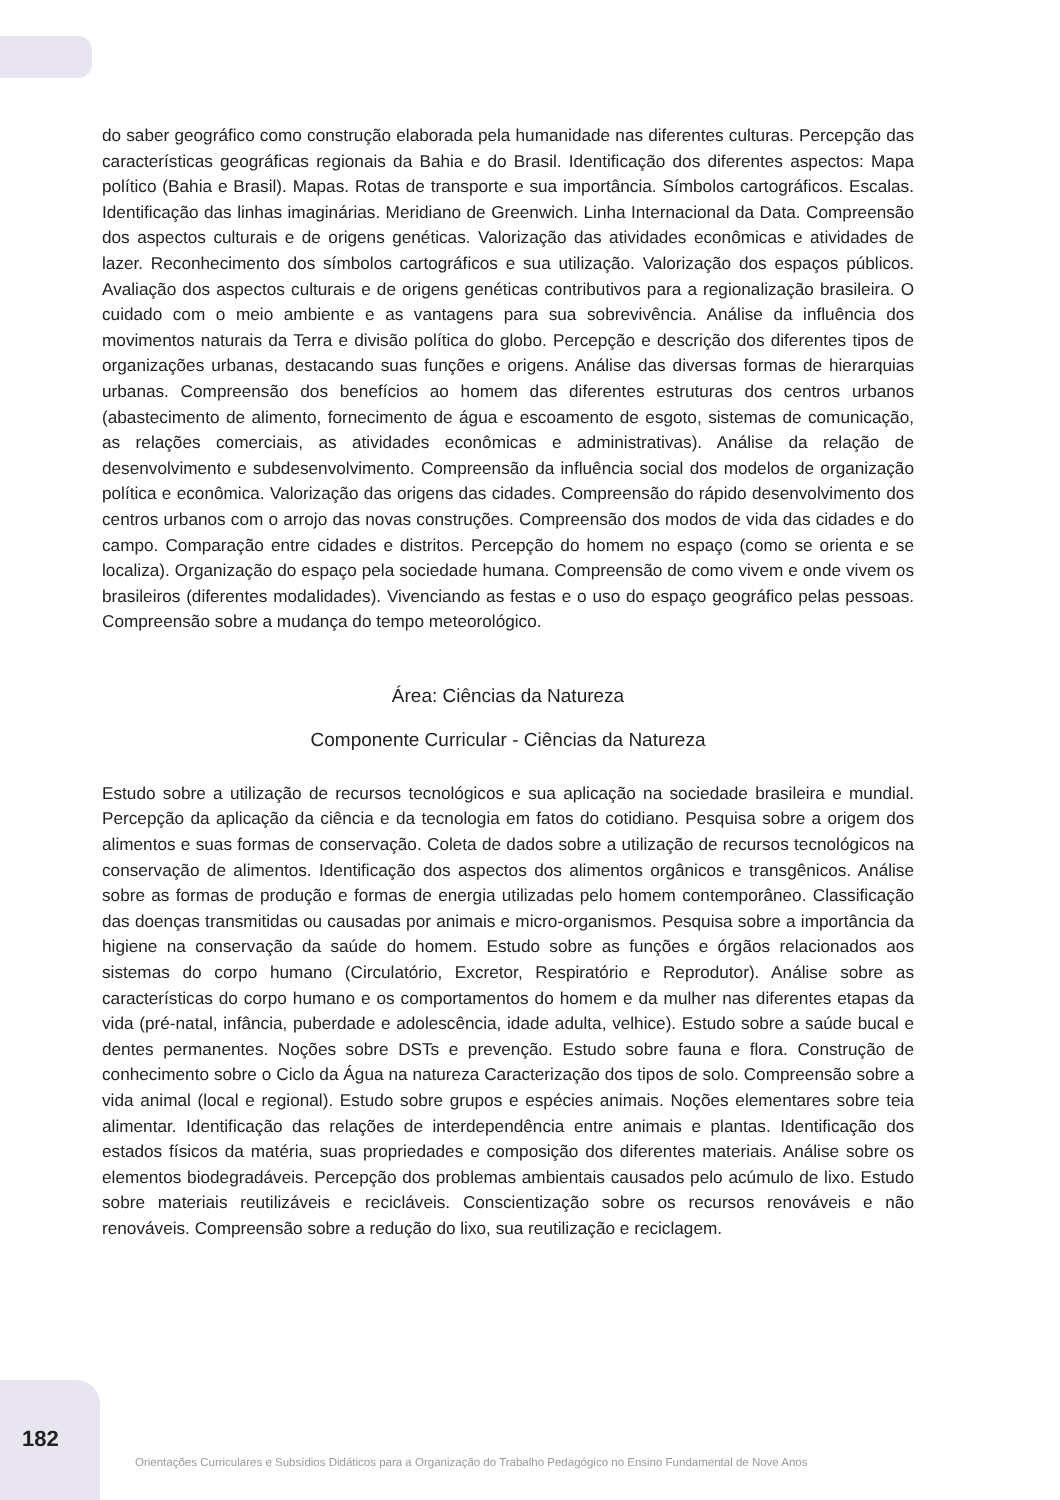do saber geográfico como construção elaborada pela humanidade nas diferentes culturas. Percepção das características geográficas regionais da Bahia e do Brasil. Identificação dos diferentes aspectos: Mapa político (Bahia e Brasil). Mapas. Rotas de transporte e sua importância. Símbolos cartográficos. Escalas. Identificação das linhas imaginárias. Meridiano de Greenwich. Linha Internacional da Data. Compreensão dos aspectos culturais e de origens genéticas. Valorização das atividades econômicas e atividades de lazer. Reconhecimento dos símbolos cartográficos e sua utilização. Valorização dos espaços públicos. Avaliação dos aspectos culturais e de origens genéticas contributivos para a regionalização brasileira. O cuidado com o meio ambiente e as vantagens para sua sobrevivência. Análise da influência dos movimentos naturais da Terra e divisão política do globo. Percepção e descrição dos diferentes tipos de organizações urbanas, destacando suas funções e origens. Análise das diversas formas de hierarquias urbanas. Compreensão dos benefícios ao homem das diferentes estruturas dos centros urbanos (abastecimento de alimento, fornecimento de água e escoamento de esgoto, sistemas de comunicação, as relações comerciais, as atividades econômicas e administrativas). Análise da relação de desenvolvimento e subdesenvolvimento. Compreensão da influência social dos modelos de organização política e econômica. Valorização das origens das cidades. Compreensão do rápido desenvolvimento dos centros urbanos com o arrojo das novas construções. Compreensão dos modos de vida das cidades e do campo. Comparação entre cidades e distritos. Percepção do homem no espaço (como se orienta e se localiza). Organização do espaço pela sociedade humana. Compreensão de como vivem e onde vivem os brasileiros (diferentes modalidades). Vivenciando as festas e o uso do espaço geográfico pelas pessoas. Compreensão sobre a mudança do tempo meteorológico.
Área: Ciências da Natureza
Componente Curricular - Ciências da Natureza
Estudo sobre a utilização de recursos tecnológicos e sua aplicação na sociedade brasileira e mundial. Percepção da aplicação da ciência e da tecnologia em fatos do cotidiano. Pesquisa sobre a origem dos alimentos e suas formas de conservação. Coleta de dados sobre a utilização de recursos tecnológicos na conservação de alimentos. Identificação dos aspectos dos alimentos orgânicos e transgênicos. Análise sobre as formas de produção e formas de energia utilizadas pelo homem contemporâneo. Classificação das doenças transmitidas ou causadas por animais e micro-organismos. Pesquisa sobre a importância da higiene na conservação da saúde do homem. Estudo sobre as funções e órgãos relacionados aos sistemas do corpo humano (Circulatório, Excretor, Respiratório e Reprodutor). Análise sobre as características do corpo humano e os comportamentos do homem e da mulher nas diferentes etapas da vida (pré-natal, infância, puberdade e adolescência, idade adulta, velhice). Estudo sobre a saúde bucal e dentes permanentes. Noções sobre DSTs e prevenção. Estudo sobre fauna e flora. Construção de conhecimento sobre o Ciclo da Água na natureza Caracterização dos tipos de solo. Compreensão sobre a vida animal (local e regional). Estudo sobre grupos e espécies animais. Noções elementares sobre teia alimentar. Identificação das relações de interdependência entre animais e plantas. Identificação dos estados físicos da matéria, suas propriedades e composição dos diferentes materiais. Análise sobre os elementos biodegradáveis. Percepção dos problemas ambientais causados pelo acúmulo de lixo. Estudo sobre materiais reutilizáveis e recicláveis. Conscientização sobre os recursos renováveis e não renováveis. Compreensão sobre a redução do lixo, sua reutilização e reciclagem.
182
Orientações Curriculares e Subsídios Didáticos para a Organização do Trabalho Pedagógico no Ensino Fundamental de Nove Anos